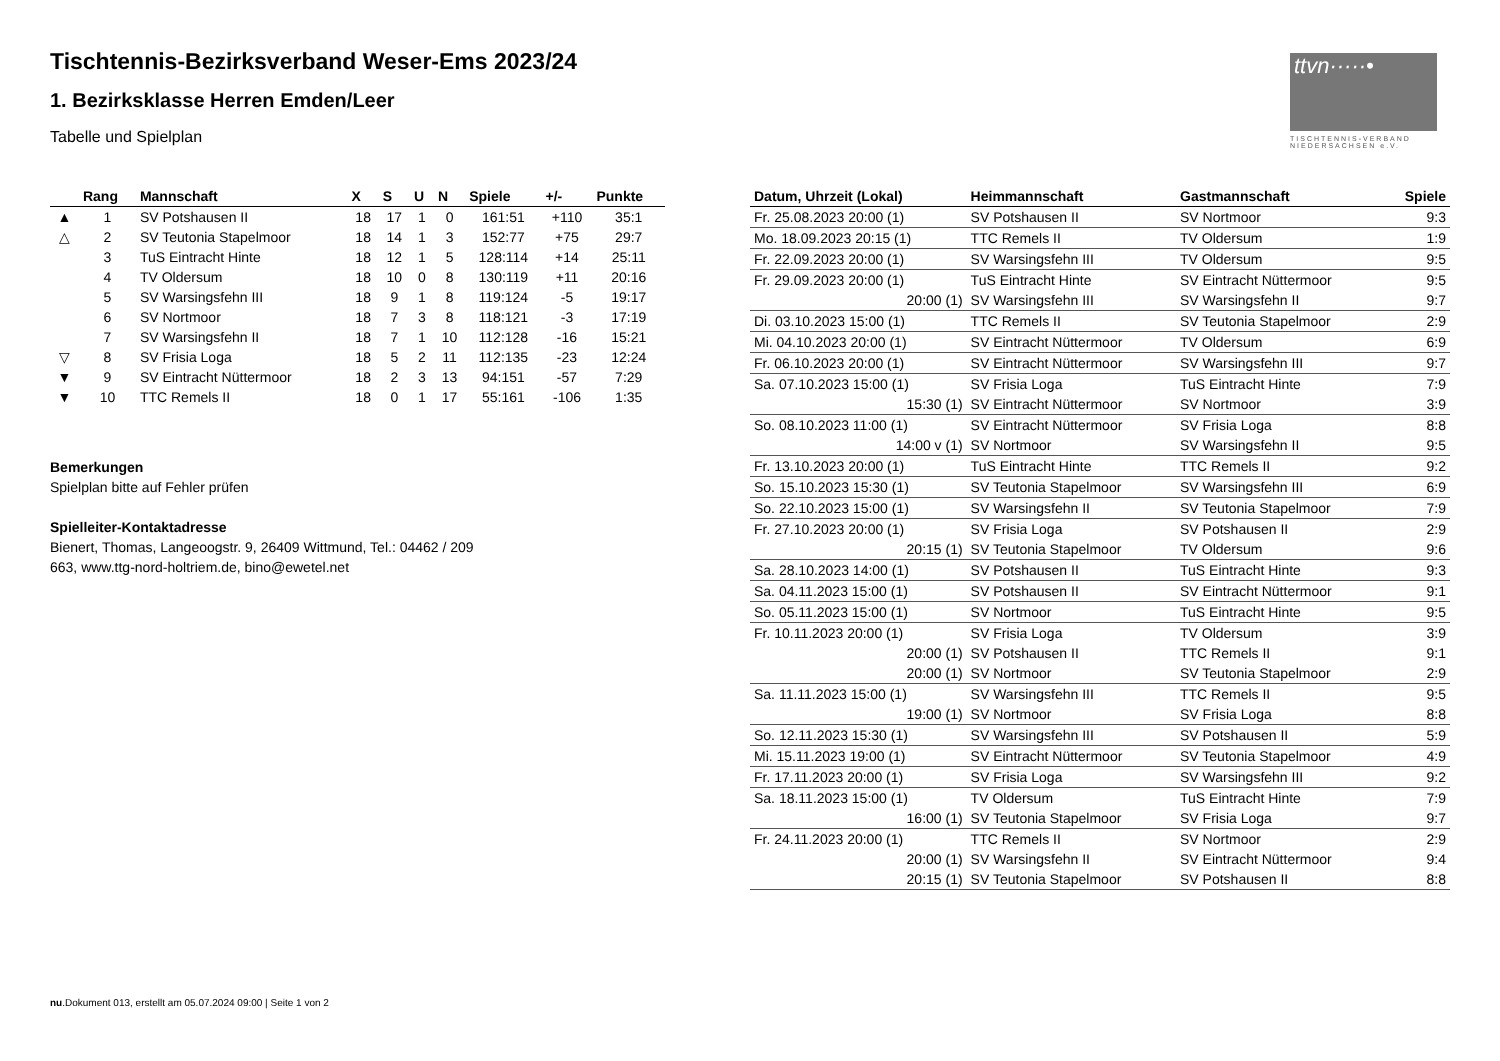Tischtennis-Bezirksverband Weser-Ems 2023/24
1. Bezirksklasse Herren Emden/Leer
Tabelle und Spielplan
ttvn·····•
TISCHTENNIS-VERBAND NIEDERSACHSEN e.V.
| | Rang | Mannschaft | X | S | U | N | Spiele | +/- | Punkte |
| --- | --- | --- | --- | --- | --- | --- | --- | --- | --- |
| ▲ | 1 | SV Potshausen II | 18 | 17 | 1 | 0 | 161:51 | +110 | 35:1 |
| △ | 2 | SV Teutonia Stapelmoor | 18 | 14 | 1 | 3 | 152:77 | +75 | 29:7 |
| | 3 | TuS Eintracht Hinte | 18 | 12 | 1 | 5 | 128:114 | +14 | 25:11 |
| | 4 | TV Oldersum | 18 | 10 | 0 | 8 | 130:119 | +11 | 20:16 |
| | 5 | SV Warsingsfehn III | 18 | 9 | 1 | 8 | 119:124 | -5 | 19:17 |
| | 6 | SV Nortmoor | 18 | 7 | 3 | 8 | 118:121 | -3 | 17:19 |
| | 7 | SV Warsingsfehn II | 18 | 7 | 1 | 10 | 112:128 | -16 | 15:21 |
| ▽ | 8 | SV Frisia Loga | 18 | 5 | 2 | 11 | 112:135 | -23 | 12:24 |
| ▼ | 9 | SV Eintracht Nüttermoor | 18 | 2 | 3 | 13 | 94:151 | -57 | 7:29 |
| ▼ | 10 | TTC Remels II | 18 | 0 | 1 | 17 | 55:161 | -106 | 1:35 |
Bemerkungen
Spielplan bitte auf Fehler prüfen
Spielleiter-Kontaktadresse
Bienert, Thomas, Langeoogstr. 9, 26409 Wittmund, Tel.: 04462 / 209
663, www.ttg-nord-holtriem.de, bino@ewetel.net
| Datum, Uhrzeit (Lokal) | Heimmannschaft | Gastmannschaft | Spiele |
| --- | --- | --- | --- |
| Fr. 25.08.2023 20:00 (1) | SV Potshausen II | SV Nortmoor | 9:3 |
| Mo. 18.09.2023 20:15 (1) | TTC Remels II | TV Oldersum | 1:9 |
| Fr. 22.09.2023 20:00 (1) | SV Warsingsfehn III | TV Oldersum | 9:5 |
| Fr. 29.09.2023 20:00 (1) | TuS Eintracht Hinte | SV Eintracht Nüttermoor | 9:5 |
| 20:00 (1) | SV Warsingsfehn III | SV Warsingsfehn II | 9:7 |
| Di. 03.10.2023 15:00 (1) | TTC Remels II | SV Teutonia Stapelmoor | 2:9 |
| Mi. 04.10.2023 20:00 (1) | SV Eintracht Nüttermoor | TV Oldersum | 6:9 |
| Fr. 06.10.2023 20:00 (1) | SV Eintracht Nüttermoor | SV Warsingsfehn III | 9:7 |
| Sa. 07.10.2023 15:00 (1) | SV Frisia Loga | TuS Eintracht Hinte | 7:9 |
| 15:30 (1) | SV Eintracht Nüttermoor | SV Nortmoor | 3:9 |
| So. 08.10.2023 11:00 (1) | SV Eintracht Nüttermoor | SV Frisia Loga | 8:8 |
| 14:00 v (1) | SV Nortmoor | SV Warsingsfehn II | 9:5 |
| Fr. 13.10.2023 20:00 (1) | TuS Eintracht Hinte | TTC Remels II | 9:2 |
| So. 15.10.2023 15:30 (1) | SV Teutonia Stapelmoor | SV Warsingsfehn III | 6:9 |
| So. 22.10.2023 15:00 (1) | SV Warsingsfehn II | SV Teutonia Stapelmoor | 7:9 |
| Fr. 27.10.2023 20:00 (1) | SV Frisia Loga | SV Potshausen II | 2:9 |
| 20:15 (1) | SV Teutonia Stapelmoor | TV Oldersum | 9:6 |
| Sa. 28.10.2023 14:00 (1) | SV Potshausen II | TuS Eintracht Hinte | 9:3 |
| Sa. 04.11.2023 15:00 (1) | SV Potshausen II | SV Eintracht Nüttermoor | 9:1 |
| So. 05.11.2023 15:00 (1) | SV Nortmoor | TuS Eintracht Hinte | 9:5 |
| Fr. 10.11.2023 20:00 (1) | SV Frisia Loga | TV Oldersum | 3:9 |
| 20:00 (1) | SV Potshausen II | TTC Remels II | 9:1 |
| 20:00 (1) | SV Nortmoor | SV Teutonia Stapelmoor | 2:9 |
| Sa. 11.11.2023 15:00 (1) | SV Warsingsfehn III | TTC Remels II | 9:5 |
| 19:00 (1) | SV Nortmoor | SV Frisia Loga | 8:8 |
| So. 12.11.2023 15:30 (1) | SV Warsingsfehn III | SV Potshausen II | 5:9 |
| Mi. 15.11.2023 19:00 (1) | SV Eintracht Nüttermoor | SV Teutonia Stapelmoor | 4:9 |
| Fr. 17.11.2023 20:00 (1) | SV Frisia Loga | SV Warsingsfehn III | 9:2 |
| Sa. 18.11.2023 15:00 (1) | TV Oldersum | TuS Eintracht Hinte | 7:9 |
| 16:00 (1) | SV Teutonia Stapelmoor | SV Frisia Loga | 9:7 |
| Fr. 24.11.2023 20:00 (1) | TTC Remels II | SV Nortmoor | 2:9 |
| 20:00 (1) | SV Warsingsfehn II | SV Eintracht Nüttermoor | 9:4 |
| 20:15 (1) | SV Teutonia Stapelmoor | SV Potshausen II | 8:8 |
nu.Dokument 013, erstellt am 05.07.2024 09:00 | Seite 1 von 2